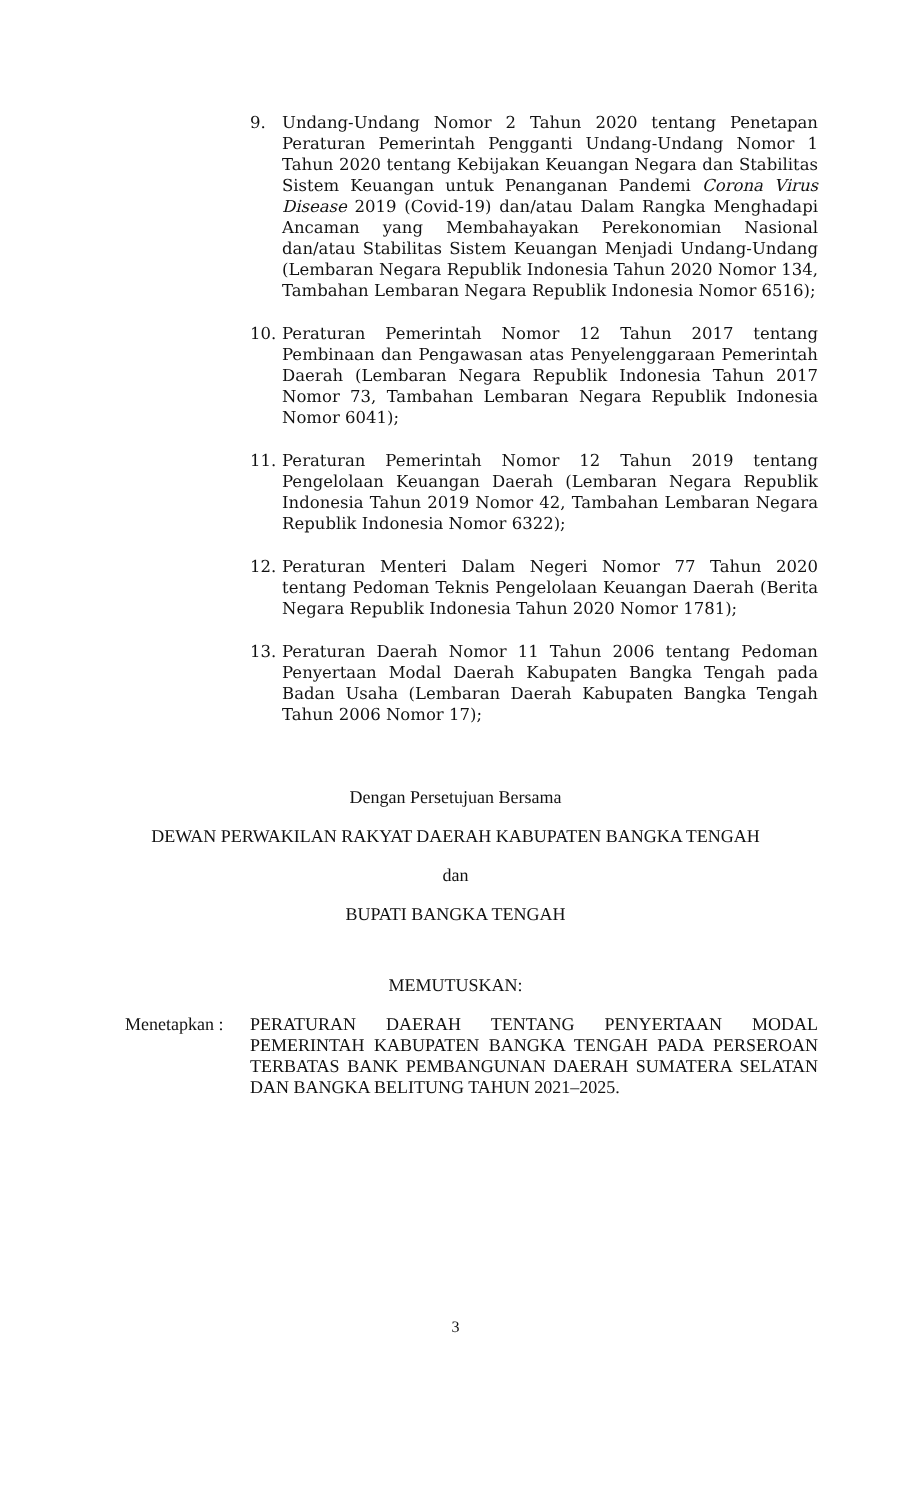9. Undang-Undang Nomor 2 Tahun 2020 tentang Penetapan Peraturan Pemerintah Pengganti Undang-Undang Nomor 1 Tahun 2020 tentang Kebijakan Keuangan Negara dan Stabilitas Sistem Keuangan untuk Penanganan Pandemi Corona Virus Disease 2019 (Covid-19) dan/atau Dalam Rangka Menghadapi Ancaman yang Membahayakan Perekonomian Nasional dan/atau Stabilitas Sistem Keuangan Menjadi Undang-Undang (Lembaran Negara Republik Indonesia Tahun 2020 Nomor 134, Tambahan Lembaran Negara Republik Indonesia Nomor 6516);
10. Peraturan Pemerintah Nomor 12 Tahun 2017 tentang Pembinaan dan Pengawasan atas Penyelenggaraan Pemerintah Daerah (Lembaran Negara Republik Indonesia Tahun 2017 Nomor 73, Tambahan Lembaran Negara Republik Indonesia Nomor 6041);
11. Peraturan Pemerintah Nomor 12 Tahun 2019 tentang Pengelolaan Keuangan Daerah (Lembaran Negara Republik Indonesia Tahun 2019 Nomor 42, Tambahan Lembaran Negara Republik Indonesia Nomor 6322);
12. Peraturan Menteri Dalam Negeri Nomor 77 Tahun 2020 tentang Pedoman Teknis Pengelolaan Keuangan Daerah (Berita Negara Republik Indonesia Tahun 2020 Nomor 1781);
13. Peraturan Daerah Nomor 11 Tahun 2006 tentang Pedoman Penyertaan Modal Daerah Kabupaten Bangka Tengah pada Badan Usaha (Lembaran Daerah Kabupaten Bangka Tengah Tahun 2006 Nomor 17);
Dengan Persetujuan Bersama
DEWAN PERWAKILAN RAKYAT DAERAH KABUPATEN BANGKA TENGAH
dan
BUPATI BANGKA TENGAH
MEMUTUSKAN:
Menetapkan :
PERATURAN DAERAH TENTANG PENYERTAAN MODAL PEMERINTAH KABUPATEN BANGKA TENGAH PADA PERSEROAN TERBATAS BANK PEMBANGUNAN DAERAH SUMATERA SELATAN DAN BANGKA BELITUNG TAHUN 2021–2025.
3